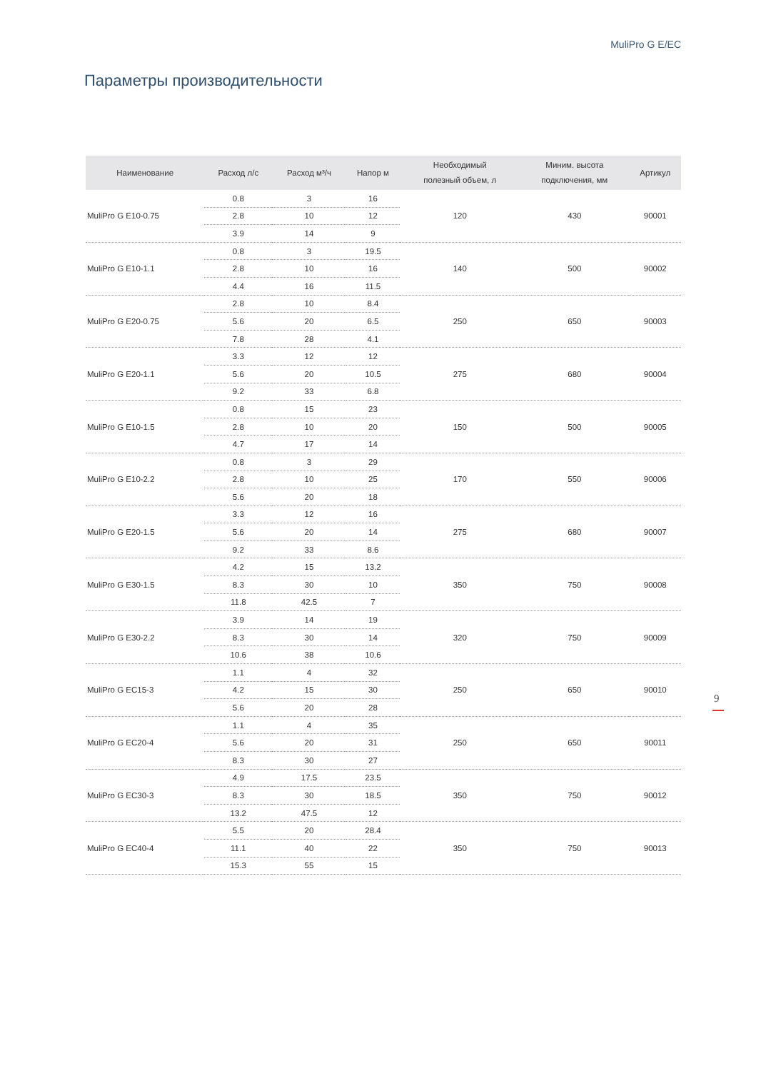MuliPro G E/EC
Параметры производительности
| Наименование | Расход л/с | Расход м³/ч | Напор м | Необходимый полезный объем, л | Миним. высота подключения, мм | Артикул |
| --- | --- | --- | --- | --- | --- | --- |
| MuliPro G E10-0.75 | 0.8 | 3 | 16 | 120 | 430 | 90001 |
| | 2.8 | 10 | 12 | | | |
| | 3.9 | 14 | 9 | | | |
| MuliPro G E10-1.1 | 0.8 | 3 | 19.5 | 140 | 500 | 90002 |
| | 2.8 | 10 | 16 | | | |
| | 4.4 | 16 | 11.5 | | | |
| MuliPro G E20-0.75 | 2.8 | 10 | 8.4 | 250 | 650 | 90003 |
| | 5.6 | 20 | 6.5 | | | |
| | 7.8 | 28 | 4.1 | | | |
| MuliPro G E20-1.1 | 3.3 | 12 | 12 | 275 | 680 | 90004 |
| | 5.6 | 20 | 10.5 | | | |
| | 9.2 | 33 | 6.8 | | | |
| MuliPro G E10-1.5 | 0.8 | 15 | 23 | 150 | 500 | 90005 |
| | 2.8 | 10 | 20 | | | |
| | 4.7 | 17 | 14 | | | |
| MuliPro G E10-2.2 | 0.8 | 3 | 29 | 170 | 550 | 90006 |
| | 2.8 | 10 | 25 | | | |
| | 5.6 | 20 | 18 | | | |
| MuliPro G E20-1.5 | 3.3 | 12 | 16 | 275 | 680 | 90007 |
| | 5.6 | 20 | 14 | | | |
| | 9.2 | 33 | 8.6 | | | |
| MuliPro G E30-1.5 | 4.2 | 15 | 13.2 | 350 | 750 | 90008 |
| | 8.3 | 30 | 10 | | | |
| | 11.8 | 42.5 | 7 | | | |
| MuliPro G E30-2.2 | 3.9 | 14 | 19 | 320 | 750 | 90009 |
| | 8.3 | 30 | 14 | | | |
| | 10.6 | 38 | 10.6 | | | |
| MuliPro G EC15-3 | 1.1 | 4 | 32 | 250 | 650 | 90010 |
| | 4.2 | 15 | 30 | | | |
| | 5.6 | 20 | 28 | | | |
| MuliPro G EC20-4 | 1.1 | 4 | 35 | 250 | 650 | 90011 |
| | 5.6 | 20 | 31 | | | |
| | 8.3 | 30 | 27 | | | |
| MuliPro G EC30-3 | 4.9 | 17.5 | 23.5 | 350 | 750 | 90012 |
| | 8.3 | 30 | 18.5 | | | |
| | 13.2 | 47.5 | 12 | | | |
| MuliPro G EC40-4 | 5.5 | 20 | 28.4 | 350 | 750 | 90013 |
| | 11.1 | 40 | 22 | | | |
| | 15.3 | 55 | 15 | | | |
9